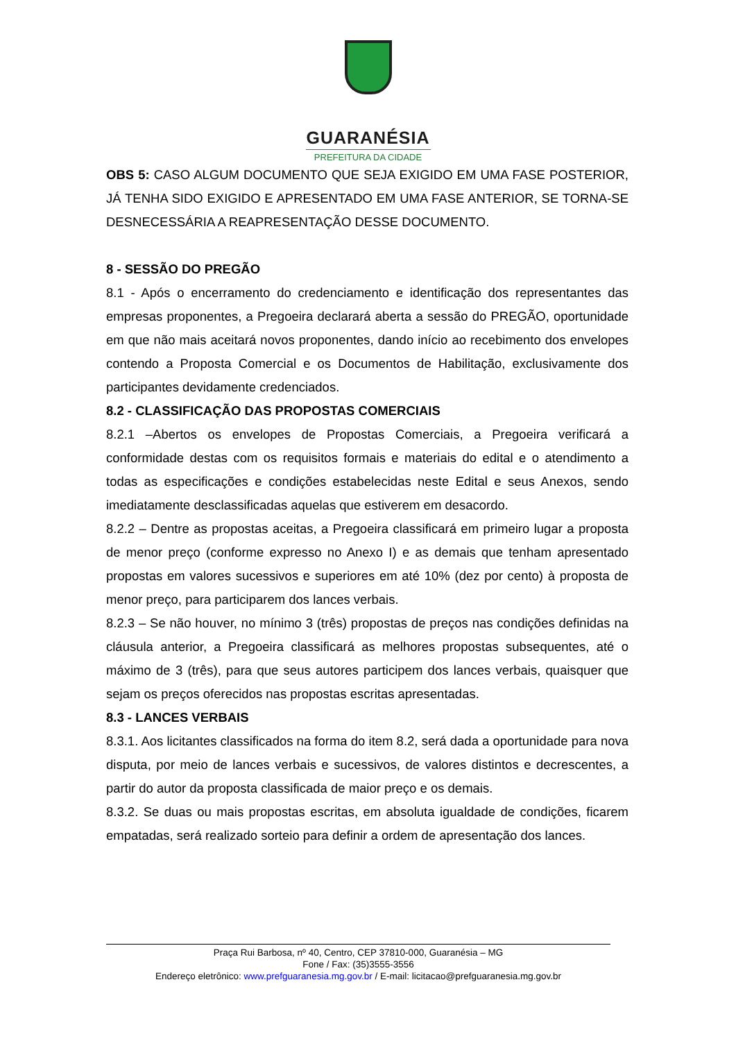GUARANÉSIA
PREFEITURA DA CIDADE
OBS 5: CASO ALGUM DOCUMENTO QUE SEJA EXIGIDO EM UMA FASE POSTERIOR, JÁ TENHA SIDO EXIGIDO E APRESENTADO EM UMA FASE ANTERIOR, SE TORNA-SE DESNECESSÁRIA A REAPRESENTAÇÃO DESSE DOCUMENTO.
8 - SESSÃO DO PREGÃO
8.1 - Após o encerramento do credenciamento e identificação dos representantes das empresas proponentes, a Pregoeira declarará aberta a sessão do PREGÃO, oportunidade em que não mais aceitará novos proponentes, dando início ao recebimento dos envelopes contendo a Proposta Comercial e os Documentos de Habilitação, exclusivamente dos participantes devidamente credenciados.
8.2 - CLASSIFICAÇÃO DAS PROPOSTAS COMERCIAIS
8.2.1 –Abertos os envelopes de Propostas Comerciais, a Pregoeira verificará a conformidade destas com os requisitos formais e materiais do edital e o atendimento a todas as especificações e condições estabelecidas neste Edital e seus Anexos, sendo imediatamente desclassificadas aquelas que estiverem em desacordo.
8.2.2 – Dentre as propostas aceitas, a Pregoeira classificará em primeiro lugar a proposta de menor preço (conforme expresso no Anexo I) e as demais que tenham apresentado propostas em valores sucessivos e superiores em até 10% (dez por cento) à proposta de menor preço, para participarem dos lances verbais.
8.2.3 – Se não houver, no mínimo 3 (três) propostas de preços nas condições definidas na cláusula anterior, a Pregoeira classificará as melhores propostas subsequentes, até o máximo de 3 (três), para que seus autores participem dos lances verbais, quaisquer que sejam os preços oferecidos nas propostas escritas apresentadas.
8.3 - LANCES VERBAIS
8.3.1. Aos licitantes classificados na forma do item 8.2, será dada a oportunidade para nova disputa, por meio de lances verbais e sucessivos, de valores distintos e decrescentes, a partir do autor da proposta classificada de maior preço e os demais.
8.3.2. Se duas ou mais propostas escritas, em absoluta igualdade de condições, ficarem empatadas, será realizado sorteio para definir a ordem de apresentação dos lances.
Praça Rui Barbosa, nº 40, Centro, CEP 37810-000, Guaranésia – MG
Fone / Fax: (35)3555-3556
Endereço eletrônico: www.prefguaranesia.mg.gov.br / E-mail: licitacao@prefguaranesia.mg.gov.br